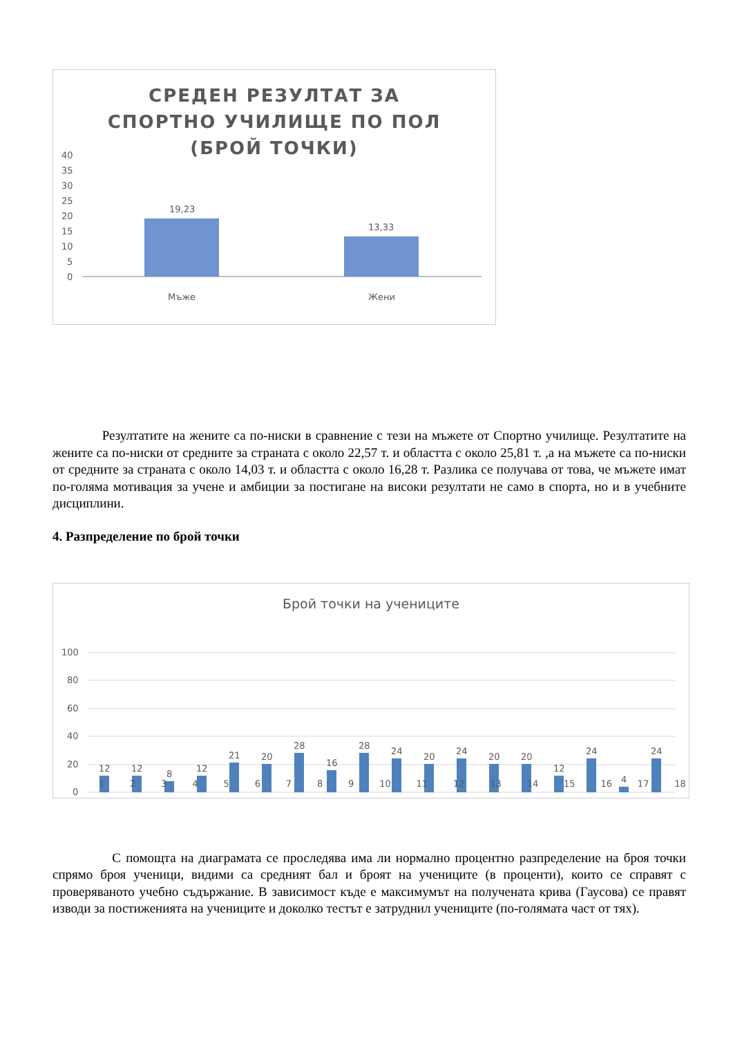СРЕДЕН РЕЗУЛТАТ ЗА СПОРТНО УЧИЛИЩЕ ПО ПОЛ (БРОЙ ТОЧКИ)
40
35
30
25
20
15
10
5
0
19,23
13,33
Мъже
Жени
Резултатите на жените са по-ниски в сравнение с тези на мъжете от Спортно училище. Резултатите на жените са по-ниски от средните за страната с около 22,57 т. и областта с около 25,81 т. ,а на мъжете са по-ниски от средните за страната с около 14,03 т. и областта с около 16,28 т. Разлика се получава от това, че мъжете имат по-голяма мотивация за учене и амбиции за постигане на високи резултати не само в спорта, но и в учебните дисциплини.
4. Разпределение по брой точки
Брой точки на учениците
100
80
60
40
20
0
12
12
8
12
21
20
28
16
28
24
20
24
20
20
12
24
4
24
1 2 3 4 5 6 7 8 9 10 11 12 13 14 15 16 17 18
С помощта на диаграмата се проследява има ли нормално процентно разпределение на броя точки спрямо броя ученици, видими са средният бал и броят на учениците (в проценти), които се справят с проверяваното учебно съдържание. В зависимост къде е максимумът на получената крива (Гаусова) се правят изводи за постиженията на учениците и доколко тестът е затруднил учениците (по-голямата част от тях).